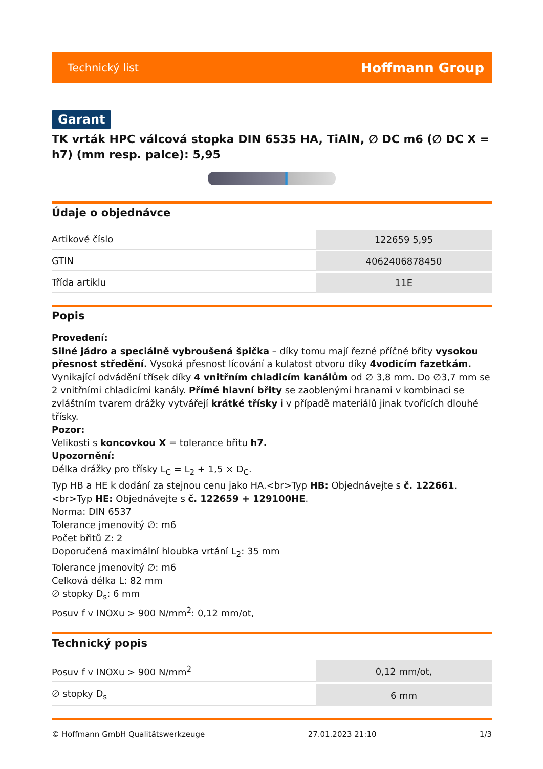Technický list Hoffmann Group
Garant
TK vrták HPC válcová stopka DIN 6535 HA, TiAlN, ∅ DC m6 (∅ DC X = h7) (mm resp. palce): 5,95
Údaje o objednávce
| Artikové číslo | 122659 5,95 |
| GTIN | 4062406878450 |
| Třída artiklu | 11E |
Popis
Provedení:
Silné jádro a speciálně vybroušená špička – díky tomu mají řezné příčné břity vysokou přesnost středění. Vysoká přesnost lícování a kulatost otvoru díky 4vodicím fazetkám. Vynikající odvádění třísek díky 4 vnitřním chladicím kanálům od ∅ 3,8 mm. Do ∅3,7 mm se 2 vnitřními chladicími kanály. Přímé hlavní břity se zaoblenými hranami v kombinaci se zvláštním tvarem drážky vytvářejí krátké třísky i v případě materiálů jinak tvořících dlouhé třísky.
Pozor:
Velikosti s koncovkou X = tolerance břitu h7.
Upozornění:
Délka drážky pro třísky L<sub>C</sub> = L<sub>2</sub> + 1,5 × D<sub>C</sub>.
Typ HB a HE k dodání za stejnou cenu jako HA.<br>Typ HB: Objednávejte s č. 122661.<br>Typ HE: Objednávejte s č. 122659 + 129100HE.
Norma: DIN 6537
Tolerance jmenovitý ∅: m6
Počet břitů Z: 2
Doporučená maximální hloubka vrtání L<sub>2</sub>: 35 mm
Tolerance jmenovitý ∅: m6
Celková délka L: 82 mm
∅ stopky D<sub>s</sub>: 6 mm
Posuv f v INOXu > 900 N/mm<sup>2</sup>: 0,12 mm/ot,
Technický popis
| Posuv f v INOXu > 900 N/mm<sup>2</sup> | 0,12 mm/ot, |
| ∅ stopky D<sub>s</sub> | 6 mm |
© Hoffmann GmbH Qualitätswerkzeuge 27.01.2023 21:10 1/3